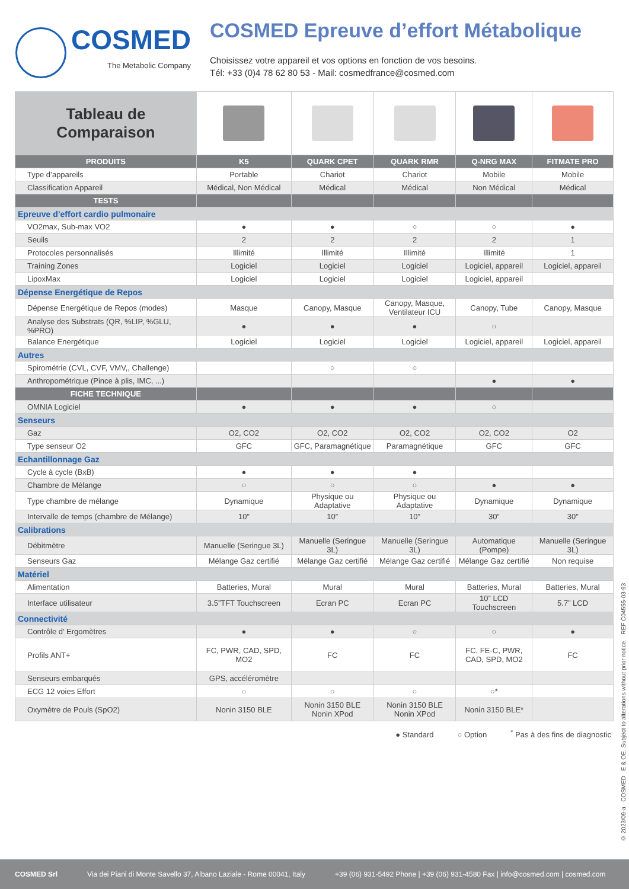COSMED
The Metabolic Company
COSMED Epreuve d’effort Métabolique
Choisissez votre appareil et vos options en fonction de vos besoins.
Tél: +33 (0)4 78 62 80 53 - Mail: cosmedfrance@cosmed.com
| Tableau de Comparaison | | | | | |
| --- | --- | --- | --- | --- | --- |
| PRODUITS | K5 | QUARK CPET | QUARK RMR | Q-NRG MAX | FITMATE PRO |
| Type d’appareils | Portable | Chariot | Chariot | Mobile | Mobile |
| Classification Appareil | Médical, Non Médical | Médical | Médical | Non Médical | Médical |
| TESTS | | | | | |
| Epreuve d’effort cardio pulmonaire | | | | | |
| VO2max, Sub-max VO2 | ● | ● | ○ | ○ | ● |
| Seuils | 2 | 2 | 2 | 2 | 1 |
| Protocoles personnalisés | Illimité | Illimité | Illimité | Illimité | 1 |
| Training Zones | Logiciel | Logiciel | Logiciel | Logiciel, appareil | Logiciel, appareil |
| LipoxMax | Logiciel | Logiciel | Logiciel | Logiciel, appareil | |
| Dépense Energétique de Repos | | | | | |
| Dépense Energétique de Repos (modes) | Masque | Canopy, Masque | Canopy, Masque, Ventilateur ICU | Canopy, Tube | Canopy, Masque |
| Analyse des Substrats (QR, %LIP, %GLU, %PRO) | ● | ● | ● | ○ | |
| Balance Energétique | Logiciel | Logiciel | Logiciel | Logiciel, appareil | Logiciel, appareil |
| Autres | | | | | |
| Spirométrie (CVL, CVF, VMV,, Challenge) | | ○ | ○ | | |
| Anthropométrique (Pince à plis, IMC, ...) | | | | ● | ● |
| FICHE TECHNIQUE | | | | | |
| OMNIA Logiciel | ● | ● | ● | ○ | |
| Senseurs | | | | | |
| Gaz | O2, CO2 | O2, CO2 | O2, CO2 | O2, CO2 | O2 |
| Type senseur O2 | GFC | GFC, Paramagnétique | Paramagnétique | GFC | GFC |
| Echantillonnage Gaz | | | | | |
| Cycle à cycle (BxB) | ● | ● | ● | | |
| Chambre de Mélange | ○ | ○ | ○ | ● | ● |
| Type chambre de mélange | Dynamique | Physique ou Adaptative | Physique ou Adaptative | Dynamique | Dynamique |
| Intervalle de temps (chambre de Mélange) | 10” | 10” | 10” | 30” | 30” |
| Calibrations | | | | | |
| Débitmètre | Manuelle (Seringue 3L) | Manuelle (Seringue 3L) | Manuelle (Seringue 3L) | Automatique (Pompe) | Manuelle (Seringue 3L) |
| Senseurs Gaz | Mélange Gaz certifié | Mélange Gaz certifié | Mélange Gaz certifié | Mélange Gaz certifié | Non requise |
| Matériel | | | | | |
| Alimentation | Batteries, Mural | Mural | Mural | Batteries, Mural | Batteries, Mural |
| Interface utilisateur | 3.5”TFT Touchscreen | Ecran PC | Ecran PC | 10” LCD Touchscreen | 5.7” LCD |
| Connectivité | | | | | |
| Contrôle d’ Ergomètres | ● | ● | ○ | ○ | ● |
| Profils ANT+ | FC, PWR, CAD, SPD, MO2 | FC | FC | FC, FE-C, PWR, CAD, SPD, MO2 | FC |
| Senseurs embarqués | GPS, accéléromètre | | | | |
| ECG 12 voies Effort | ○ | ○ | ○ | ○* | |
| Oxymètre de Pouls (SpO2) | Nonin 3150 BLE | Nonin 3150 BLE Nonin XPod | Nonin 3150 BLE Nonin XPod | Nonin 3150 BLE* | |
● Standard ○ Option<sup>*</sup> Pas à des fins de diagnostic
© 2023/09-a COSMED E & OE. Subject to alterations without prior notice. REF C04555-03-93
COSMED Srl Via dei Piani di Monte Savello 37, Albano Laziale - Rome 00041, Italy +39 (06) 931-5492 Phone | +39 (06) 931-4580 Fax | info@cosmed.com | cosmed.com